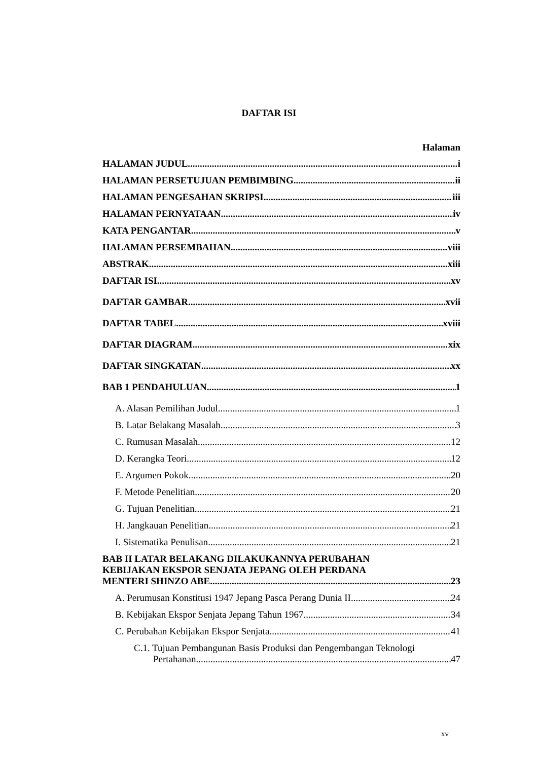DAFTAR ISI
Halaman
HALAMAN JUDUL. i
HALAMAN PERSETUJUAN PEMBIMBING ii
HALAMAN PENGESAHAN SKRIPSI iii
HALAMAN PERNYATAAN iv
KATA PENGANTAR v
HALAMAN PERSEMBAHAN viii
ABSTRAK xiii
DAFTAR ISI xv
DAFTAR GAMBAR xvii
DAFTAR TABEL xviii
DAFTAR DIAGRAM xix
DAFTAR SINGKATAN xx
BAB 1 PENDAHULUAN 1
A. Alasan Pemilihan Judul 1
B. Latar Belakang Masalah 3
C. Rumusan Masalah 12
D. Kerangka Teori 12
E. Argumen Pokok 20
F. Metode Penelitian 20
G. Tujuan Penelitian 21
H. Jangkauan Penelitian 21
I. Sistematika Penulisan 21
BAB II LATAR BELAKANG DILAKUKANNYA PERUBAHAN
KEBIJAKAN EKSPOR SENJATA JEPANG OLEH PERDANA
MENTERI SHINZO ABE 23
A. Perumusan Konstitusi 1947 Jepang Pasca Perang Dunia II 24
B. Kebijakan Ekspor Senjata Jepang Tahun 1967 34
C. Perubahan Kebijakan Ekspor Senjata 41
C.1. Tujuan Pembangunan Basis Produksi dan Pengembangan Teknologi
Pertahanan 47
xv